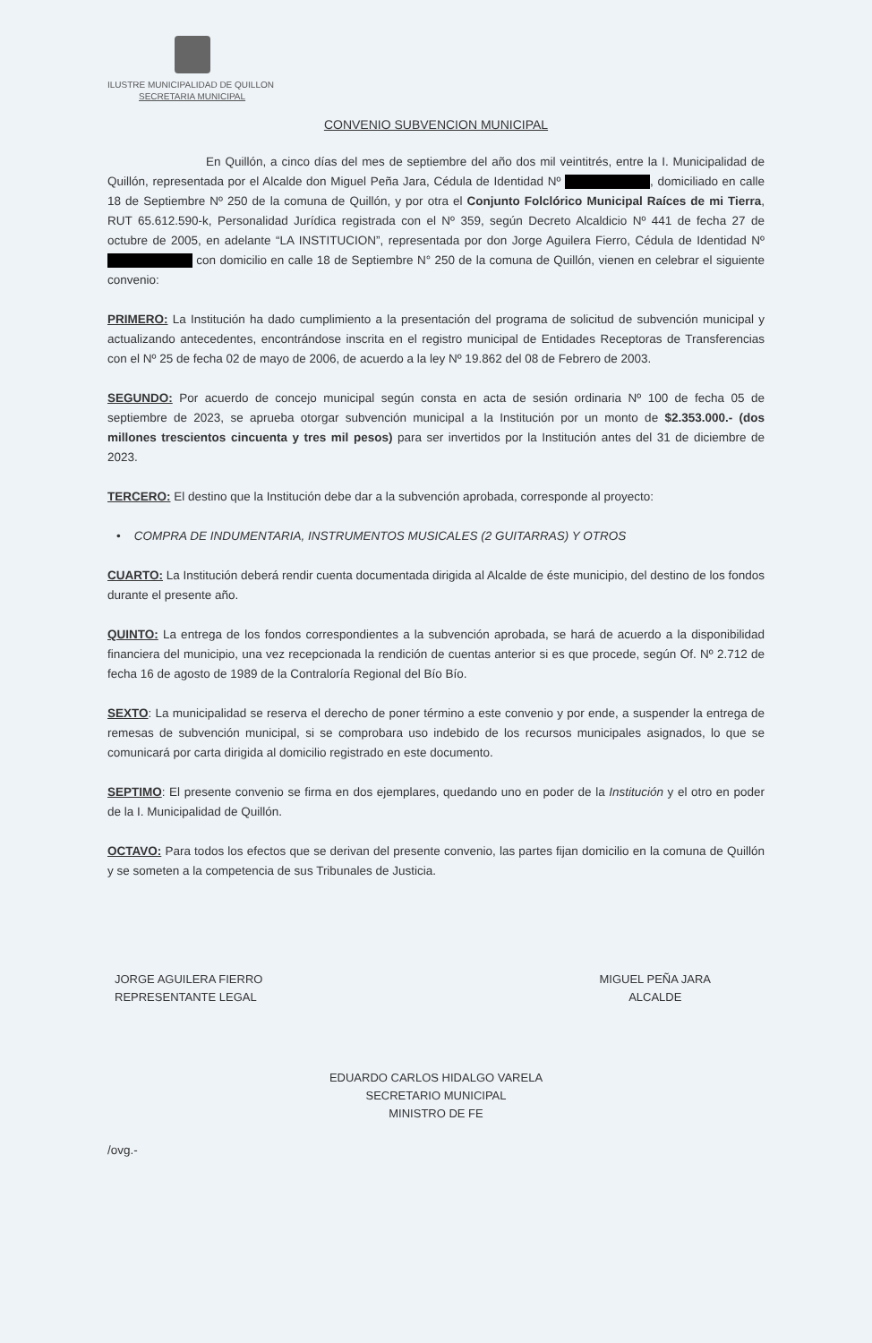ILUSTRE MUNICIPALIDAD DE QUILLON
SECRETARIA MUNICIPAL
CONVENIO SUBVENCION MUNICIPAL
En Quillón, a cinco días del mes de septiembre del año dos mil veintitrés, entre la I. Municipalidad de Quillón, representada por el Alcalde don Miguel Peña Jara, Cédula de Identidad Nº , domiciliado en calle 18 de Septiembre Nº 250 de la comuna de Quillón, y por otra el Conjunto Folclórico Municipal Raíces de mi Tierra, RUT 65.612.590-k, Personalidad Jurídica registrada con el Nº 359, según Decreto Alcaldicio Nº 441 de fecha 27 de octubre de 2005, en adelante “LA INSTITUCION”, representada por don Jorge Aguilera Fierro, Cédula de Identidad Nº con domicilio en calle 18 de Septiembre N° 250 de la comuna de Quillón, vienen en celebrar el siguiente convenio:
PRIMERO: La Institución ha dado cumplimiento a la presentación del programa de solicitud de subvención municipal y actualizando antecedentes, encontrándose inscrita en el registro municipal de Entidades Receptoras de Transferencias con el Nº 25 de fecha 02 de mayo de 2006, de acuerdo a la ley Nº 19.862 del 08 de Febrero de 2003.
SEGUNDO: Por acuerdo de concejo municipal según consta en acta de sesión ordinaria Nº 100 de fecha 05 de septiembre de 2023, se aprueba otorgar subvención municipal a la Institución por un monto de $2.353.000.- (dos millones trescientos cincuenta y tres mil pesos) para ser invertidos por la Institución antes del 31 de diciembre de 2023.
TERCERO: El destino que la Institución debe dar a la subvención aprobada, corresponde al proyecto:
• COMPRA DE INDUMENTARIA, INSTRUMENTOS MUSICALES (2 GUITARRAS) Y OTROS
CUARTO: La Institución deberá rendir cuenta documentada dirigida al Alcalde de éste municipio, del destino de los fondos durante el presente año.
QUINTO: La entrega de los fondos correspondientes a la subvención aprobada, se hará de acuerdo a la disponibilidad financiera del municipio, una vez recepcionada la rendición de cuentas anterior si es que procede, según Of. Nº 2.712 de fecha 16 de agosto de 1989 de la Contraloría Regional del Bío Bío.
SEXTO: La municipalidad se reserva el derecho de poner término a este convenio y por ende, a suspender la entrega de remesas de subvención municipal, si se comprobara uso indebido de los recursos municipales asignados, lo que se comunicará por carta dirigida al domicilio registrado en este documento.
SEPTIMO: El presente convenio se firma en dos ejemplares, quedando uno en poder de la Institución y el otro en poder de la I. Municipalidad de Quillón.
OCTAVO: Para todos los efectos que se derivan del presente convenio, las partes fijan domicilio en la comuna de Quillón y se someten a la competencia de sus Tribunales de Justicia.
JORGE AGUILERA FIERRO
REPRESENTANTE LEGAL
MIGUEL PEÑA JARA
ALCALDE
EDUARDO CARLOS HIDALGO VARELA
SECRETARIO MUNICIPAL
MINISTRO DE FE
/ovg.-